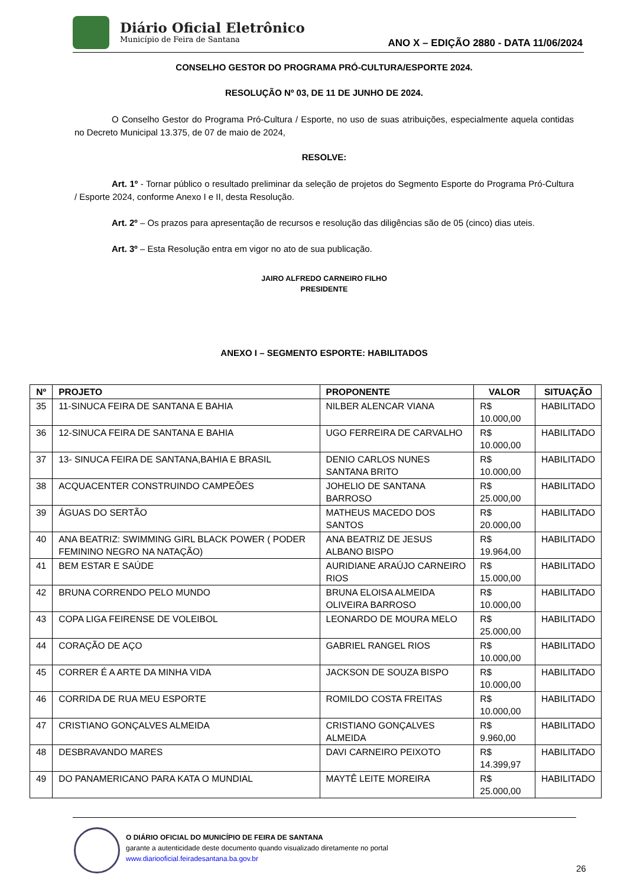Diário Oficial Eletrônico
Município de Feira de Santana
ANO X – EDIÇÃO 2880 - DATA 11/06/2024
CONSELHO GESTOR DO PROGRAMA PRÓ-CULTURA/ESPORTE 2024.
RESOLUÇÃO Nº 03, DE 11 DE JUNHO DE 2024.
O Conselho Gestor do Programa Pró-Cultura / Esporte, no uso de suas atribuições, especialmente aquela contidas no Decreto Municipal 13.375, de 07 de maio de 2024,
RESOLVE:
Art. 1º - Tornar público o resultado preliminar da seleção de projetos do Segmento Esporte do Programa Pró-Cultura / Esporte 2024, conforme Anexo I e II, desta Resolução.
Art. 2º – Os prazos para apresentação de recursos e resolução das diligências são de 05 (cinco) dias uteis.
Art. 3º – Esta Resolução entra em vigor no ato de sua publicação.
JAIRO ALFREDO CARNEIRO FILHO
PRESIDENTE
ANEXO I – SEGMENTO ESPORTE: HABILITADOS
| Nº | PROJETO | PROPONENTE | VALOR | SITUAÇÃO |
| --- | --- | --- | --- | --- |
| 35 | 11-SINUCA FEIRA DE SANTANA E BAHIA | NILBER ALENCAR VIANA | R$ 10.000,00 | HABILITADO |
| 36 | 12-SINUCA FEIRA DE SANTANA E BAHIA | UGO FERREIRA DE CARVALHO | R$ 10.000,00 | HABILITADO |
| 37 | 13- SINUCA FEIRA DE SANTANA,BAHIA E BRASIL | DENIO CARLOS NUNES SANTANA BRITO | R$ 10.000,00 | HABILITADO |
| 38 | ACQUACENTER CONSTRUINDO CAMPEÕES | JOHELIO DE SANTANA BARROSO | R$ 25.000,00 | HABILITADO |
| 39 | ÁGUAS DO SERTÃO | MATHEUS MACEDO DOS SANTOS | R$ 20.000,00 | HABILITADO |
| 40 | ANA BEATRIZ: SWIMMING GIRL BLACK POWER ( PODER FEMININO NEGRO NA NATAÇÃO) | ANA BEATRIZ DE JESUS ALBANO BISPO | R$ 19.964,00 | HABILITADO |
| 41 | BEM ESTAR E SAÚDE | AURIDIANE ARAÚJO CARNEIRO RIOS | R$ 15.000,00 | HABILITADO |
| 42 | BRUNA CORRENDO PELO MUNDO | BRUNA ELOISA ALMEIDA OLIVEIRA BARROSO | R$ 10.000,00 | HABILITADO |
| 43 | COPA LIGA FEIRENSE DE VOLEIBOL | LEONARDO DE MOURA MELO | R$ 25.000,00 | HABILITADO |
| 44 | CORAÇÃO DE AÇO | GABRIEL RANGEL RIOS | R$ 10.000,00 | HABILITADO |
| 45 | CORRER É A ARTE DA MINHA VIDA | JACKSON DE SOUZA BISPO | R$ 10.000,00 | HABILITADO |
| 46 | CORRIDA DE RUA MEU ESPORTE | ROMILDO COSTA FREITAS | R$ 10.000,00 | HABILITADO |
| 47 | CRISTIANO GONÇALVES ALMEIDA | CRISTIANO GONÇALVES ALMEIDA | R$ 9.960,00 | HABILITADO |
| 48 | DESBRAVANDO MARES | DAVI CARNEIRO PEIXOTO | R$ 14.399,97 | HABILITADO |
| 49 | DO PANAMERICANO PARA KATA O MUNDIAL | MAYTÊ LEITE MOREIRA | R$ 25.000,00 | HABILITADO |
O DIÁRIO OFICIAL DO MUNICÍPIO DE FEIRA DE SANTANA
garante a autenticidade deste documento quando visualizado diretamente no portal
www.diariooficial.feiradesantana.ba.gov.br
26